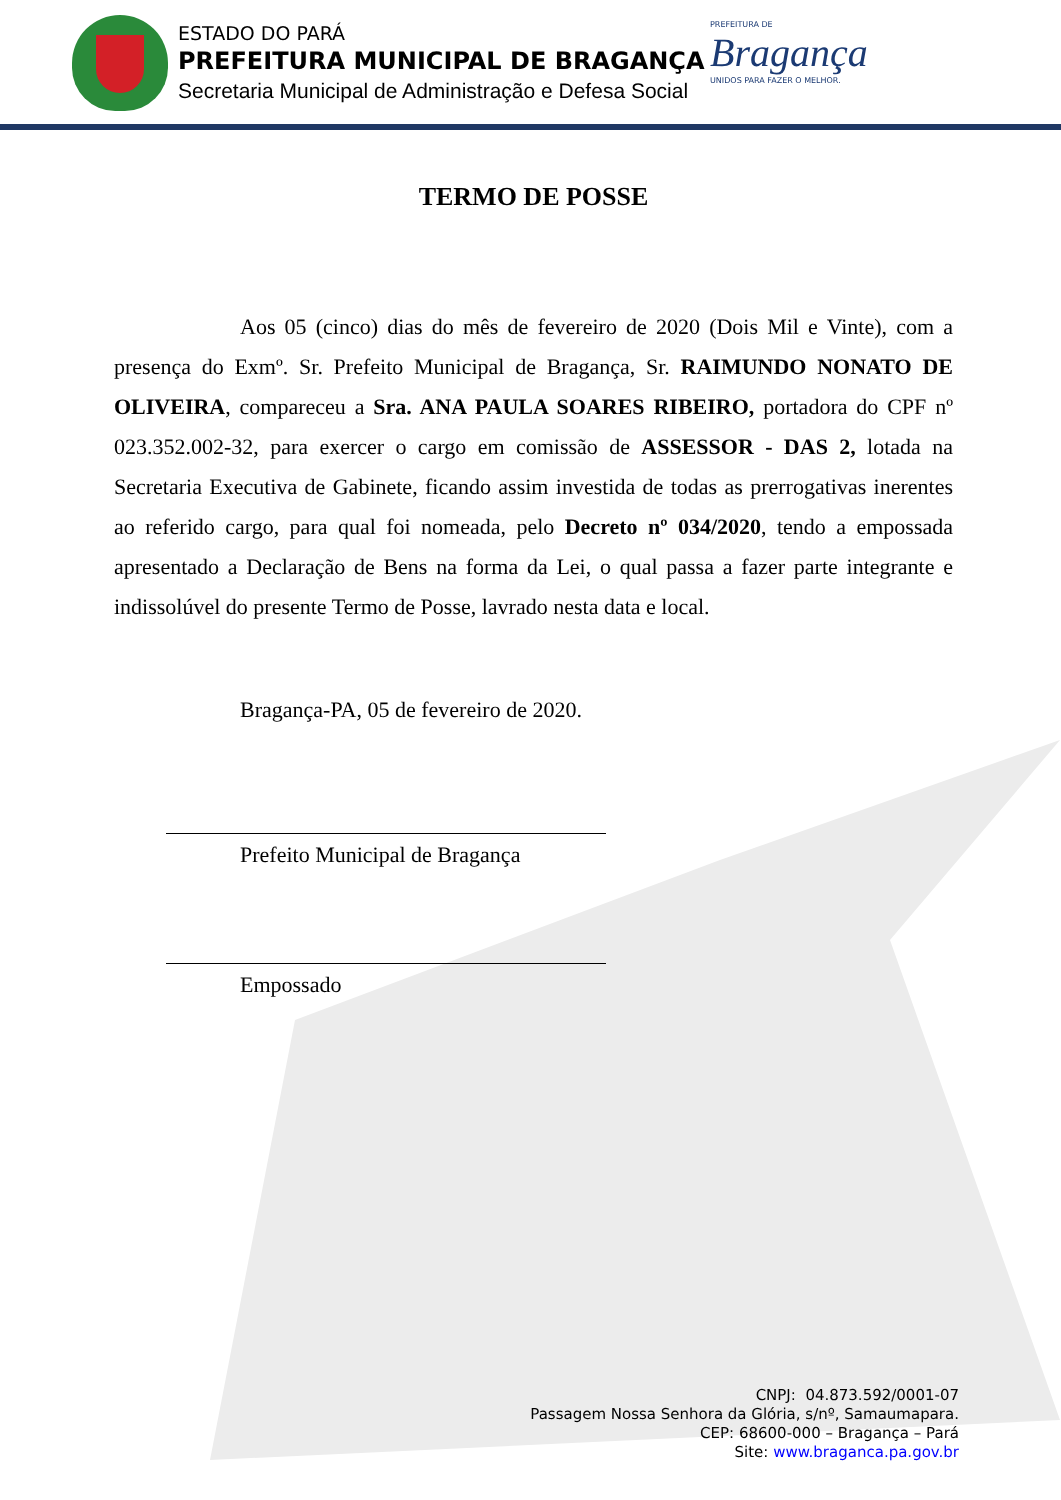ESTADO DO PARÁ
PREFEITURA MUNICIPAL DE BRAGANÇA
Secretaria Municipal de Administração e Defesa Social
PREFEITURA DE
Bragança
UNIDOS PARA FAZER O MELHOR.
TERMO DE POSSE
Aos 05 (cinco) dias do mês de fevereiro de 2020 (Dois Mil e Vinte), com a presença do Exmº. Sr. Prefeito Municipal de Bragança, Sr. RAIMUNDO NONATO DE OLIVEIRA, compareceu a Sra. ANA PAULA SOARES RIBEIRO, portadora do CPF nº 023.352.002-32, para exercer o cargo em comissão de ASSESSOR - DAS 2, lotada na Secretaria Executiva de Gabinete, ficando assim investida de todas as prerrogativas inerentes ao referido cargo, para qual foi nomeada, pelo Decreto nº 034/2020, tendo a empossada apresentado a Declaração de Bens na forma da Lei, o qual passa a fazer parte integrante e indissolúvel do presente Termo de Posse, lavrado nesta data e local.
Bragança-PA, 05 de fevereiro de 2020.
Prefeito Municipal de Bragança
Empossado
CNPJ: 04.873.592/0001-07
Passagem Nossa Senhora da Glória, s/nº, Samaumapara.
CEP: 68600-000 – Bragança – Pará
Site: www.braganca.pa.gov.br